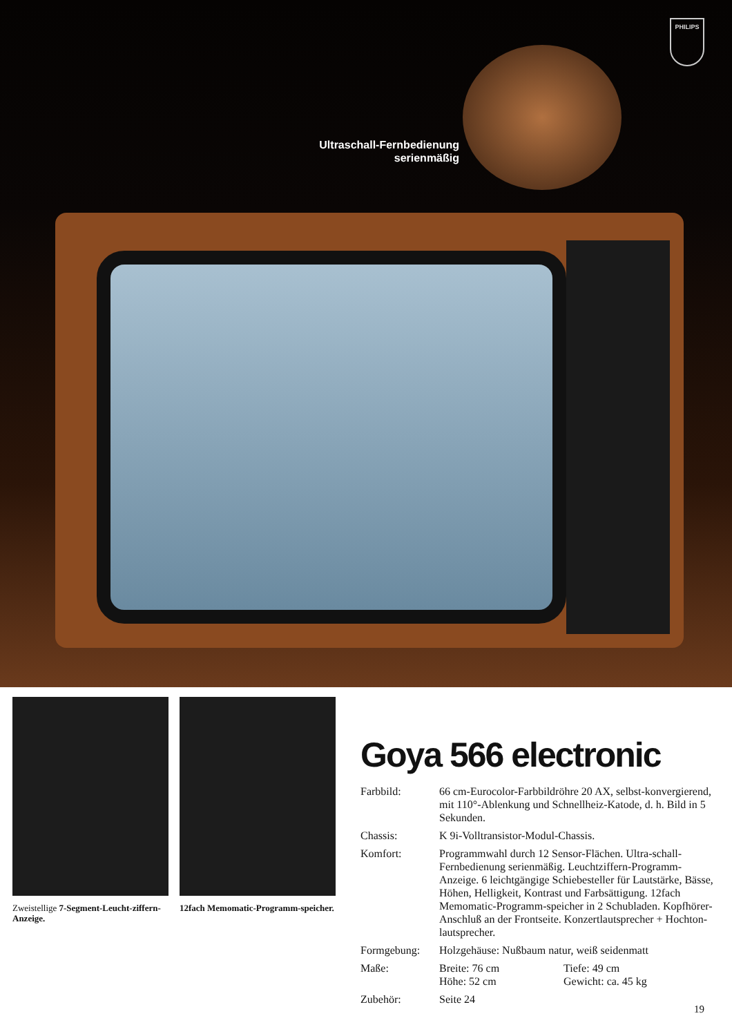PHILIPS
Ultraschall-Fernbedienung
serienmäßig
Zweistellige 7-Segment-Leucht-ziffern-Anzeige.
12fach Memomatic-Programm-speicher.
Goya 566 electronic
Farbbild: 66 cm-Eurocolor-Farbbildröhre 20 AX, selbst-konvergierend, mit 110°-Ablenkung und Schnellheiz-Katode, d. h. Bild in 5 Sekunden.
Chassis: K 9i-Volltransistor-Modul-Chassis.
Komfort: Programmwahl durch 12 Sensor-Flächen. Ultra-schall-Fernbedienung serienmäßig. Leuchtziffern-Programm-Anzeige. 6 leichtgängige Schiebesteller für Lautstärke, Bässe, Höhen, Helligkeit, Kontrast und Farbsättigung. 12fach Memomatic-Programm-speicher in 2 Schubladen. Kopfhörer-Anschluß an der Frontseite. Konzertlautsprecher + Hochton-lautsprecher.
Formgebung: Holzgehäuse: Nußbaum natur, weiß seidenmatt
Maße: Breite: 76 cm
Höhe: 52 cm
Tiefe: 49 cm
Gewicht: ca. 45 kg
Zubehör: Seite 24
19